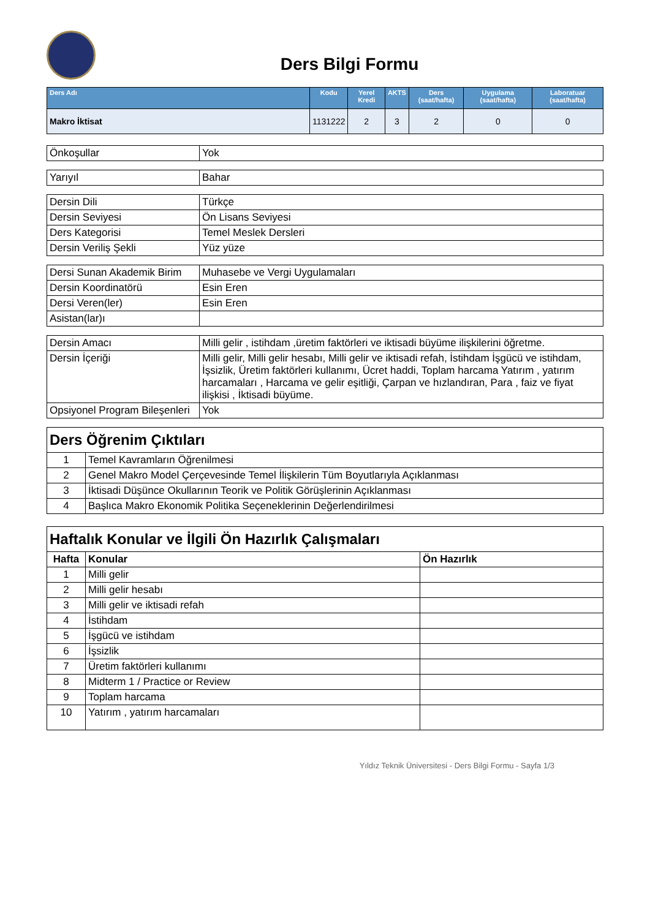Ders Bilgi Formu
| Ders Adı | Kodu | Yerel Kredi | AKTS | Ders (saat/hafta) | Uygulama (saat/hafta) | Laboratuar (saat/hafta) |
| --- | --- | --- | --- | --- | --- | --- |
| Makro İktisat | 1131222 | 2 | 3 | 2 | 0 | 0 |
| Önkoşullar | Yok |
| Yarıyıl | Bahar |
| Dersin Dili | Türkçe |
| Dersin Seviyesi | Ön Lisans Seviyesi |
| Ders Kategorisi | Temel Meslek Dersleri |
| Dersin Veriliş Şekli | Yüz yüze |
| Dersi Sunan Akademik Birim | Muhasebe ve Vergi Uygulamaları |
| Dersin Koordinatörü | Esin Eren |
| Dersi Veren(ler) | Esin Eren |
| Asistan(lar)ı | |
| Dersin Amacı | Milli gelir , istihdam ,üretim faktörleri ve iktisadi büyüme ilişkilerini öğretme. |
| Dersin İçeriği | Milli gelir, Milli gelir hesabı, Milli gelir ve iktisadi refah, İstihdam İşgücü ve istihdam, İşsizlik, Üretim faktörleri kullanımı, Ücret haddi, Toplam harcama Yatırım , yatırım harcamaları , Harcama ve gelir eşitliği, Çarpan ve hızlandıran, Para , faiz ve fiyat ilişkisi , İktisadi büyüme. |
| Opsiyonel Program Bileşenleri | Yok |
| Ders Öğrenim Çıktıları | |
| 1 | Temel Kavramların Öğrenilmesi |
| 2 | Genel Makro Model Çerçevesinde Temel İlişkilerin Tüm Boyutlarıyla Açıklanması |
| 3 | İktisadi Düşünce Okullarının Teorik ve Politik Görüşlerinin Açıklanması |
| 4 | Başlıca Makro Ekonomik Politika Seçeneklerinin Değerlendirilmesi |
| Haftalık Konular ve İlgili Ön Hazırlık Çalışmaları | | |
| Hafta | Konular | Ön Hazırlık |
| 1 | Milli gelir | |
| 2 | Milli gelir hesabı | |
| 3 | Milli gelir ve iktisadi refah | |
| 4 | İstihdam | |
| 5 | İşgücü ve istihdam | |
| 6 | İşsizlik | |
| 7 | Üretim faktörleri kullanımı | |
| 8 | Midterm 1 / Practice or Review | |
| 9 | Toplam harcama | |
| 10 | Yatırım , yatırım harcamaları | |
Yıldız Teknik Üniversitesi - Ders Bilgi Formu - Sayfa 1/3